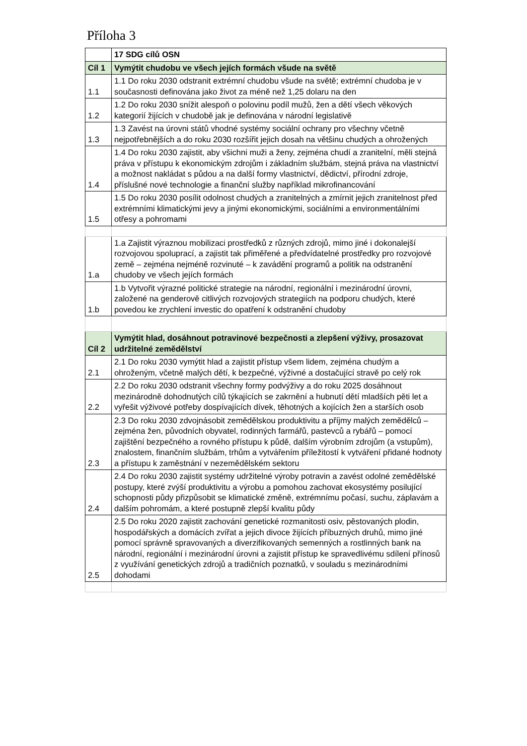Příloha 3
| | 17 SDG cílů OSN |
| Cíl 1 | Vymýtit chudobu ve všech jejích formách všude na světě |
| 1.1 | 1.1 Do roku 2030 odstranit extrémní chudobu všude na světě; extrémní chudoba je v současnosti definována jako život za méně než 1,25 dolaru na den |
| 1.2 | 1.2 Do roku 2030 snížit alespoň o polovinu podíl mužů, žen a dětí všech věkových kategorií žijících v chudobě jak je definována v národní legislativě |
| 1.3 | 1.3 Zavést na úrovni států vhodné systémy sociální ochrany pro všechny včetně nejpotřebnějších a do roku 2030 rozšířit jejich dosah na většinu chudých a ohrožených |
| 1.4 | 1.4 Do roku 2030 zajistit, aby všichni muži a ženy, zejména chudí a zranitelní, měli stejná práva v přístupu k ekonomickým zdrojům i základním službám, stejná práva na vlastnictví a možnost nakládat s půdou a na další formy vlastnictví, dědictví, přírodní zdroje, příslušné nové technologie a finanční služby například mikrofinancování |
| 1.5 | 1.5 Do roku 2030 posílit odolnost chudých a zranitelných a zmírnit jejich zranitelnost před extrémními klimatickými jevy a jinými ekonomickými, sociálními a environmentálními otřesy a pohromami |
| 1.a | 1.a Zajistit výraznou mobilizaci prostředků z různých zdrojů, mimo jiné i dokonalejší rozvojovou spoluprací, a zajistit tak přiměřené a předvídatelné prostředky pro rozvojové země – zejména nejméně rozvinuté – k zavádění programů a politik na odstranění chudoby ve všech jejích formách |
| 1.b | 1.b Vytvořit výrazné politické strategie na národní, regionální i mezinárodní úrovni, založené na genderově citlivých rozvojových strategiích na podporu chudých, které povedou ke zrychlení investic do opatření k odstranění chudoby |
| Cíl 2 | Vymýtit hlad, dosáhnout potravinové bezpečnosti a zlepšení výživy, prosazovat udržitelné zemědělství |
| 2.1 | 2.1 Do roku 2030 vymýtit hlad a zajistit přístup všem lidem, zejména chudým a ohroženým, včetně malých dětí, k bezpečné, výživné a dostačující stravě po celý rok |
| 2.2 | 2.2 Do roku 2030 odstranit všechny formy podvýživy a do roku 2025 dosáhnout mezinárodně dohodnutých cílů týkajících se zakrnění a hubnutí dětí mladších pěti let a vyřešit výživové potřeby dospívajících dívek, těhotných a kojících žen a starších osob |
| 2.3 | 2.3 Do roku 2030 zdvojnásobit zemědělskou produktivitu a příjmy malých zemědělců – zejména žen, původních obyvatel, rodinných farmářů, pastevců a rybářů – pomocí zajištění bezpečného a rovného přístupu k půdě, dalším výrobním zdrojům (a vstupům), znalostem, finančním službám, trhům a vytvářením příležitostí k vytváření přidané hodnoty a přístupu k zaměstnání v nezemědělském sektoru |
| 2.4 | 2.4 Do roku 2030 zajistit systémy udržitelné výroby potravin a zavést odolné zemědělské postupy, které zvýší produktivitu a výrobu a pomohou zachovat ekosystémy posilující schopnosti půdy přizpůsobit se klimatické změně, extrémnímu počasí, suchu, záplavám a dalším pohromám, a které postupně zlepší kvalitu půdy |
| 2.5 | 2.5 Do roku 2020 zajistit zachování genetické rozmanitosti osiv, pěstovaných plodin, hospodářských a domácích zvířat a jejich divoce žijících příbuzných druhů, mimo jiné pomocí správně spravovaných a diverzifikovaných semenných a rostlinných bank na národní, regionální i mezinárodní úrovni a zajistit přístup ke spravedlivému sdílení přínosů z využívání genetických zdrojů a tradičních poznatků, v souladu s mezinárodními dohodami |